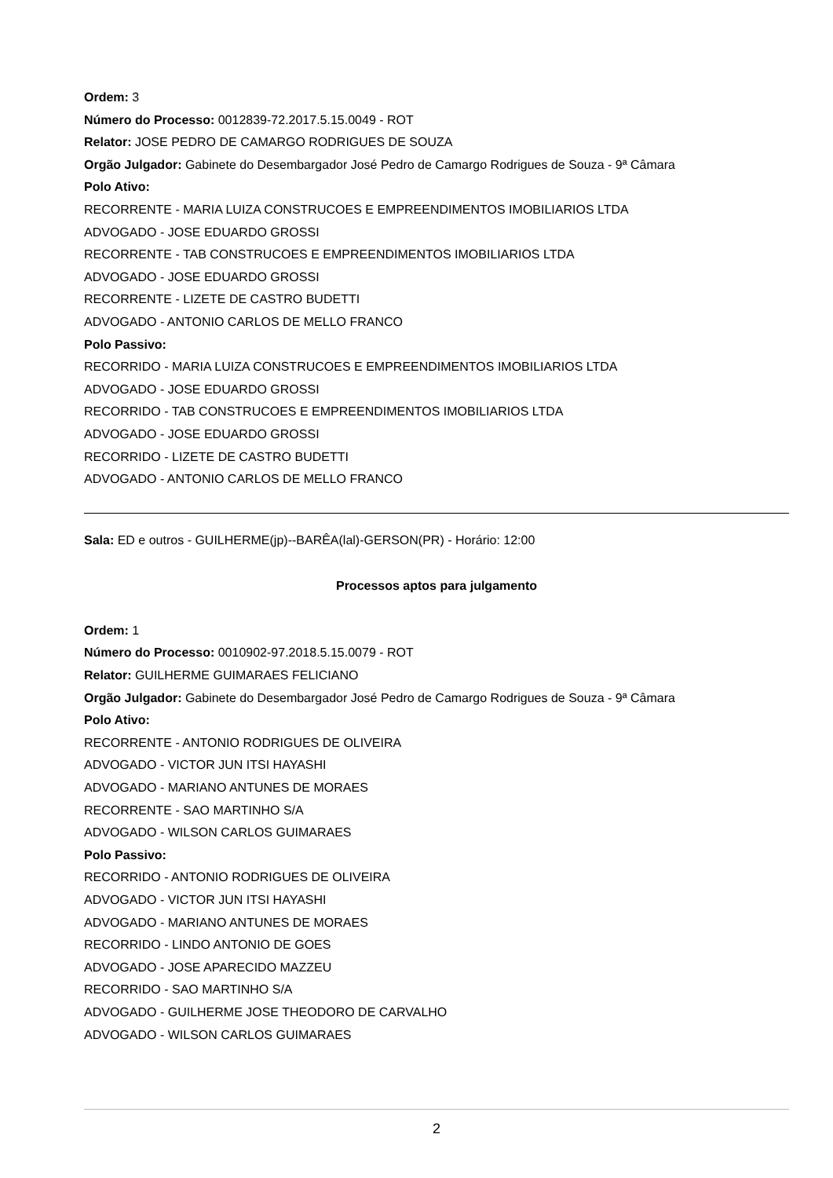Ordem: 3
Número do Processo: 0012839-72.2017.5.15.0049 - ROT
Relator: JOSE PEDRO DE CAMARGO RODRIGUES DE SOUZA
Orgão Julgador: Gabinete do Desembargador José Pedro de Camargo Rodrigues de Souza - 9ª Câmara
Polo Ativo:
RECORRENTE - MARIA LUIZA CONSTRUCOES E EMPREENDIMENTOS IMOBILIARIOS LTDA
ADVOGADO - JOSE EDUARDO GROSSI
RECORRENTE - TAB CONSTRUCOES E EMPREENDIMENTOS IMOBILIARIOS LTDA
ADVOGADO - JOSE EDUARDO GROSSI
RECORRENTE - LIZETE DE CASTRO BUDETTI
ADVOGADO - ANTONIO CARLOS DE MELLO FRANCO
Polo Passivo:
RECORRIDO - MARIA LUIZA CONSTRUCOES E EMPREENDIMENTOS IMOBILIARIOS LTDA
ADVOGADO - JOSE EDUARDO GROSSI
RECORRIDO - TAB CONSTRUCOES E EMPREENDIMENTOS IMOBILIARIOS LTDA
ADVOGADO - JOSE EDUARDO GROSSI
RECORRIDO - LIZETE DE CASTRO BUDETTI
ADVOGADO - ANTONIO CARLOS DE MELLO FRANCO
Sala: ED e outros - GUILHERME(jp)--BARÊA(lal)-GERSON(PR) - Horário: 12:00
Processos aptos para julgamento
Ordem: 1
Número do Processo: 0010902-97.2018.5.15.0079 - ROT
Relator: GUILHERME GUIMARAES FELICIANO
Orgão Julgador: Gabinete do Desembargador José Pedro de Camargo Rodrigues de Souza - 9ª Câmara
Polo Ativo:
RECORRENTE - ANTONIO RODRIGUES DE OLIVEIRA
ADVOGADO - VICTOR JUN ITSI HAYASHI
ADVOGADO - MARIANO ANTUNES DE MORAES
RECORRENTE - SAO MARTINHO S/A
ADVOGADO - WILSON CARLOS GUIMARAES
Polo Passivo:
RECORRIDO - ANTONIO RODRIGUES DE OLIVEIRA
ADVOGADO - VICTOR JUN ITSI HAYASHI
ADVOGADO - MARIANO ANTUNES DE MORAES
RECORRIDO - LINDO ANTONIO DE GOES
ADVOGADO - JOSE APARECIDO MAZZEU
RECORRIDO - SAO MARTINHO S/A
ADVOGADO - GUILHERME JOSE THEODORO DE CARVALHO
ADVOGADO - WILSON CARLOS GUIMARAES
2